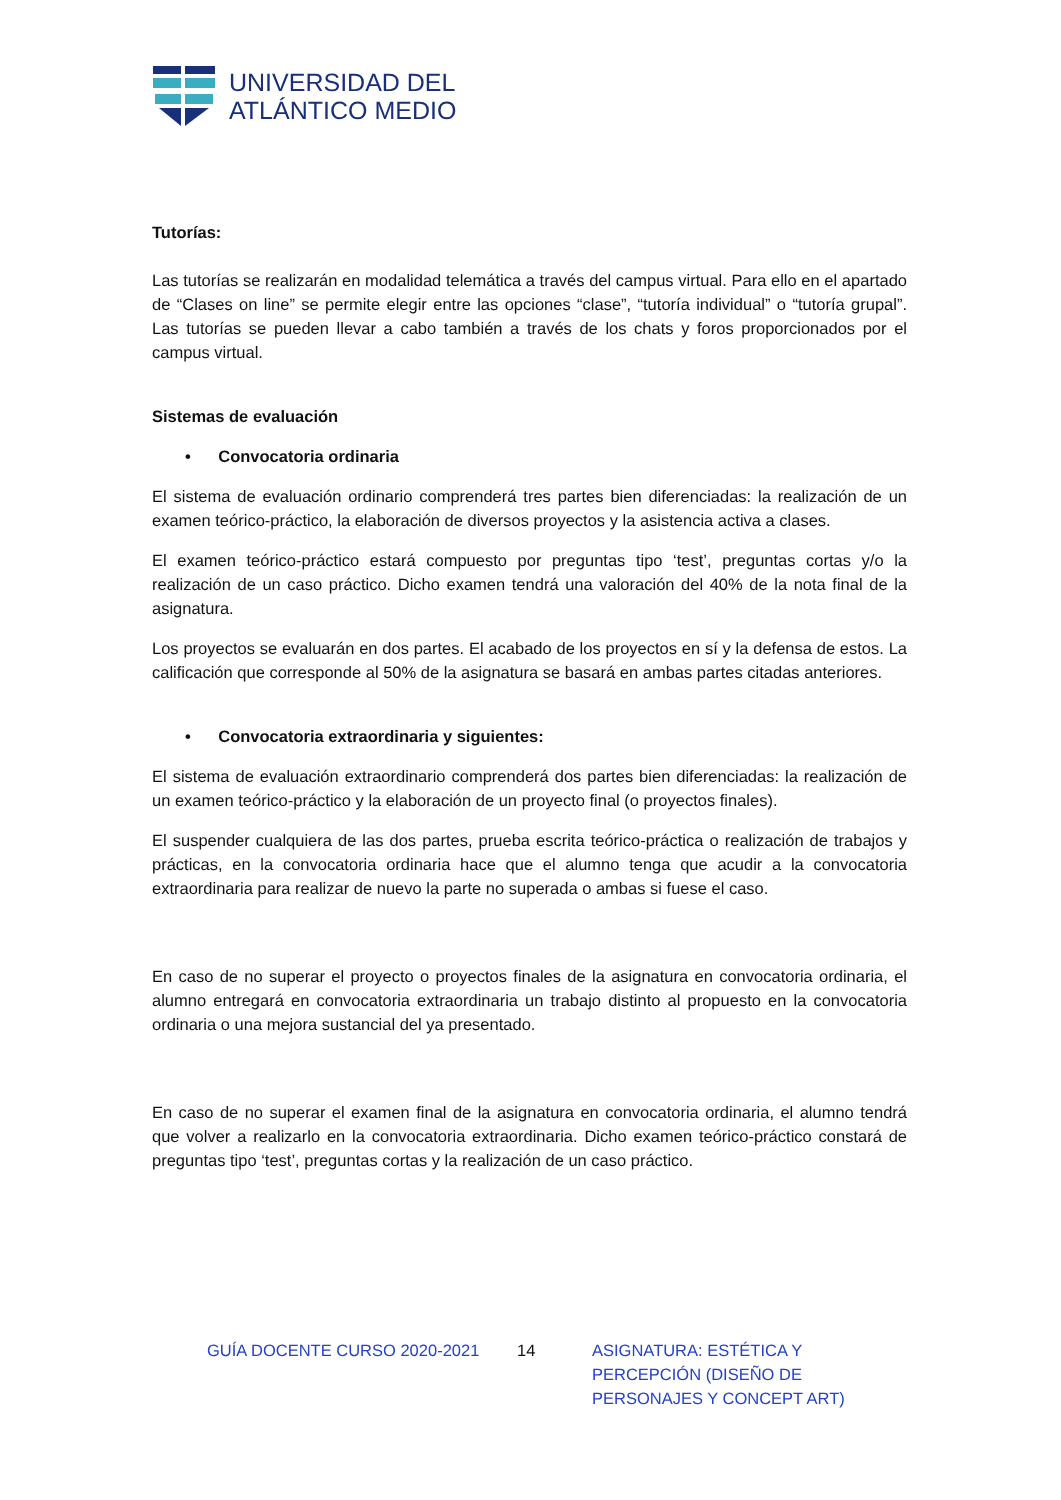UNIVERSIDAD DEL
ATLÁNTICO MEDIO
Tutorías:
Las tutorías se realizarán en modalidad telemática a través del campus virtual. Para ello en el apartado de “Clases on line” se permite elegir entre las opciones “clase”, “tutoría individual” o “tutoría grupal”. Las tutorías se pueden llevar a cabo también a través de los chats y foros proporcionados por el campus virtual.
Sistemas de evaluación
• Convocatoria ordinaria
El sistema de evaluación ordinario comprenderá tres partes bien diferenciadas: la realización de un examen teórico-práctico, la elaboración de diversos proyectos y la asistencia activa a clases.
El examen teórico-práctico estará compuesto por preguntas tipo ‘test’, preguntas cortas y/o la realización de un caso práctico. Dicho examen tendrá una valoración del 40% de la nota final de la asignatura.
Los proyectos se evaluarán en dos partes. El acabado de los proyectos en sí y la defensa de estos. La calificación que corresponde al 50% de la asignatura se basará en ambas partes citadas anteriores.
• Convocatoria extraordinaria y siguientes:
El sistema de evaluación extraordinario comprenderá dos partes bien diferenciadas: la realización de un examen teórico-práctico y la elaboración de un proyecto final (o proyectos finales).
El suspender cualquiera de las dos partes, prueba escrita teórico-práctica o realización de trabajos y prácticas, en la convocatoria ordinaria hace que el alumno tenga que acudir a la convocatoria extraordinaria para realizar de nuevo la parte no superada o ambas si fuese el caso.
En caso de no superar el proyecto o proyectos finales de la asignatura en convocatoria ordinaria, el alumno entregará en convocatoria extraordinaria un trabajo distinto al propuesto en la convocatoria ordinaria o una mejora sustancial del ya presentado.
En caso de no superar el examen final de la asignatura en convocatoria ordinaria, el alumno tendrá que volver a realizarlo en la convocatoria extraordinaria. Dicho examen teórico-práctico constará de preguntas tipo ‘test’, preguntas cortas y la realización de un caso práctico.
GUÍA DOCENTE CURSO 2020-2021 14 ASIGNATURA: ESTÉTICA Y PERCEPCIÓN (DISEÑO DE PERSONAJES Y CONCEPT ART)